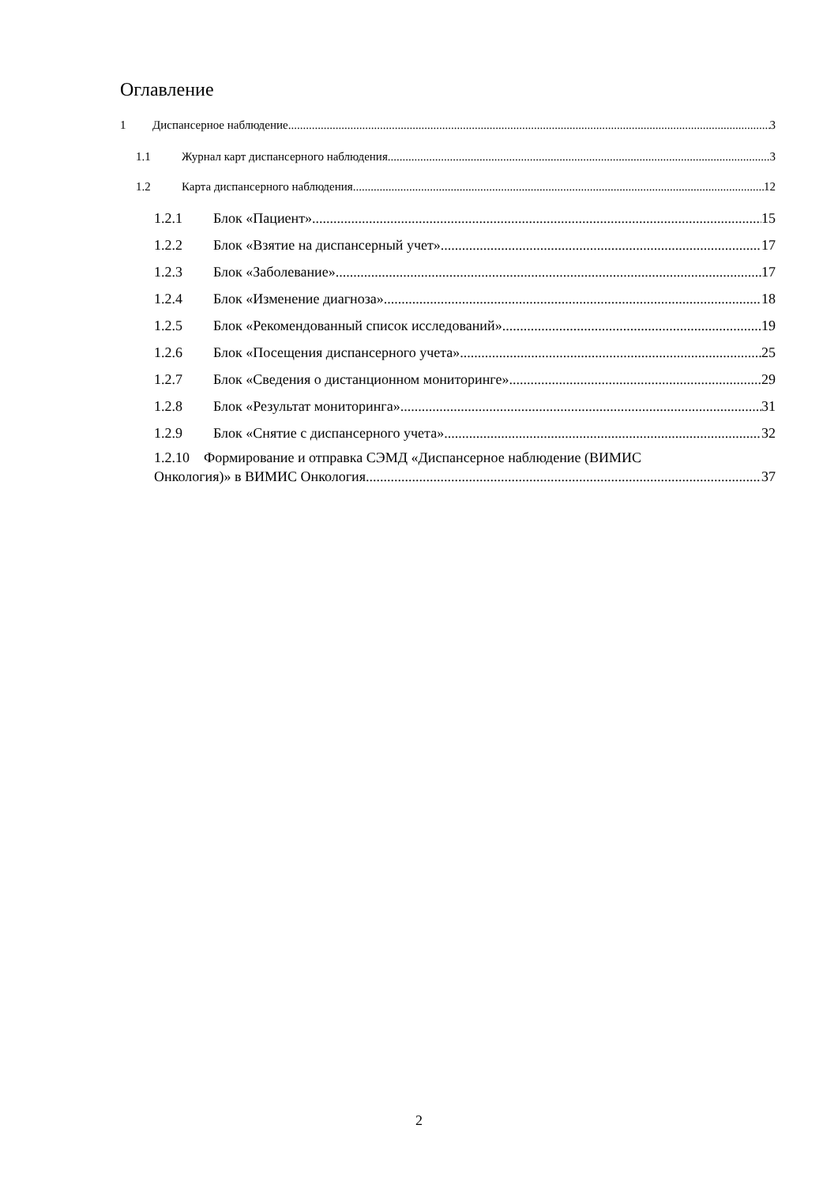Оглавление
1 Диспансерное наблюдение 3
1.1 Журнал карт диспансерного наблюдения 3
1.2 Карта диспансерного наблюдения 12
1.2.1 Блок «Пациент» 15
1.2.2 Блок «Взятие на диспансерный учет» 17
1.2.3 Блок «Заболевание» 17
1.2.4 Блок «Изменение диагноза» 18
1.2.5 Блок «Рекомендованный список исследований» 19
1.2.6 Блок «Посещения диспансерного учета» 25
1.2.7 Блок «Сведения о дистанционном мониторинге» 29
1.2.8 Блок «Результат мониторинга» 31
1.2.9 Блок «Снятие с диспансерного учета» 32
1.2.10 Формирование и отправка СЭМД «Диспансерное наблюдение (ВИМИС
Онкология)» в ВИМИС Онкология 37
2